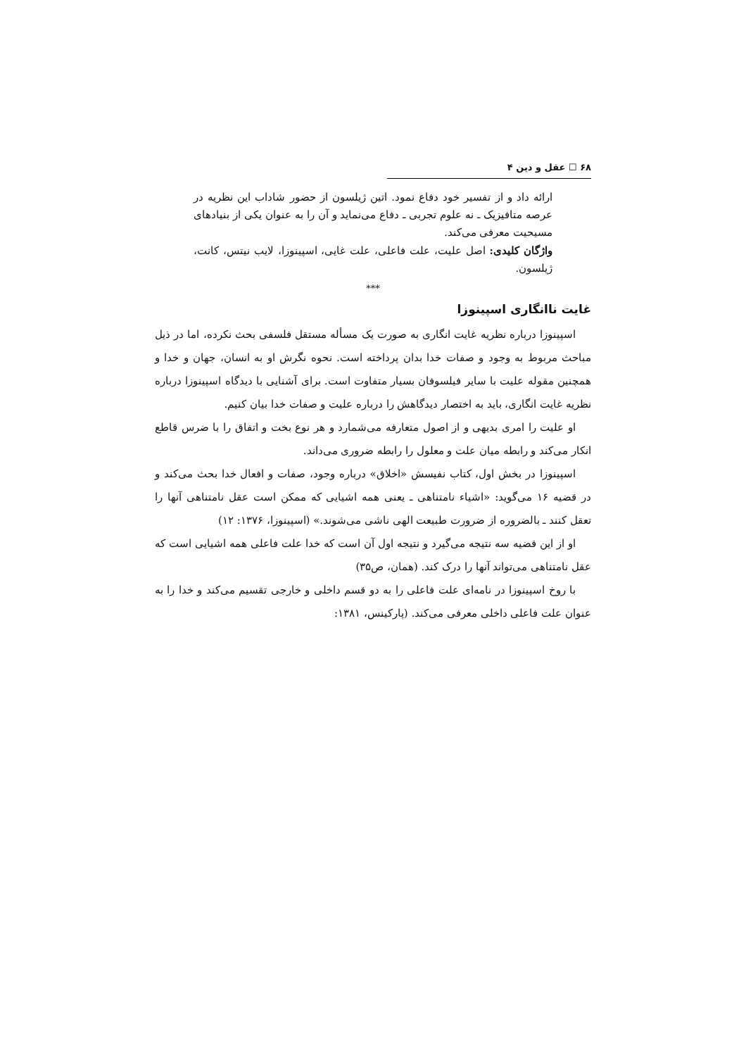۶۸ ☐ عقل و دین ۴
ارائه داد و از تفسیر خود دفاع نمود. اتین ژیلسون از حضور شاداب این نظریه در عرصه متافیزیک ـ نه علوم تجربی ـ دفاع می‌نماید و آن را به عنوان یکی از بنیادهای مسیحیت معرفی می‌کند.
واژگان کلیدی: اصل علیت، علت فاعلی، علت غایی، اسپینوزا، لایب نیتس، کانت، ژیلسون.
***
غایت ناانگاری اسپینوزا
اسپینوزا درباره نظریه غایت انگاری به صورت یک مسأله مستقل فلسفی بحث نکرده، اما در ذیل مباحث مربوط به وجود و صفات خدا بدان پرداخته است. نحوه نگرش او به انسان، جهان و خدا و همچنین مقوله علیت با سایر فیلسوفان بسیار متفاوت است. برای آشنایی با دیدگاه اسپینوزا درباره نظریه غایت انگاری، باید به اختصار دیدگاهش را درباره علیت و صفات خدا بیان کنیم.
او علیت را امری بدیهی و از اصول متعارفه می‌شمارد و هر نوع بخت و اتفاق را با ضرس قاطع انکار می‌کند و رابطه میان علت و معلول را رابطه ضروری می‌داند.
اسپینوزا در بخش اول، کتاب نفیسش «اخلاق» درباره وجود، صفات و افعال خدا بحث می‌کند و در قضیه ۱۶ می‌گوید: «اشیاء نامتناهی ـ یعنی همه اشیایی که ممکن است عقل نامتناهی آنها را تعقل کنند ـ بالضروره از ضرورت طبیعت الهی ناشی می‌شوند.» (اسپینوزا، ۱۳۷۶: ۱۲)
او از این قضیه سه نتیجه می‌گیرد و نتیجه اول آن است که خدا علت فاعلی همه اشیایی است که عقل نامتناهی می‌تواند آنها را درک کند. (همان، ص۳۵)
با روخ اسپینوزا در نامه‌ای علت فاعلی را به دو قسم داخلی و خارجی تقسیم می‌کند و خدا را به عنوان علت فاعلی داخلی معرفی می‌کند. (پارکینس، ۱۳۸۱: